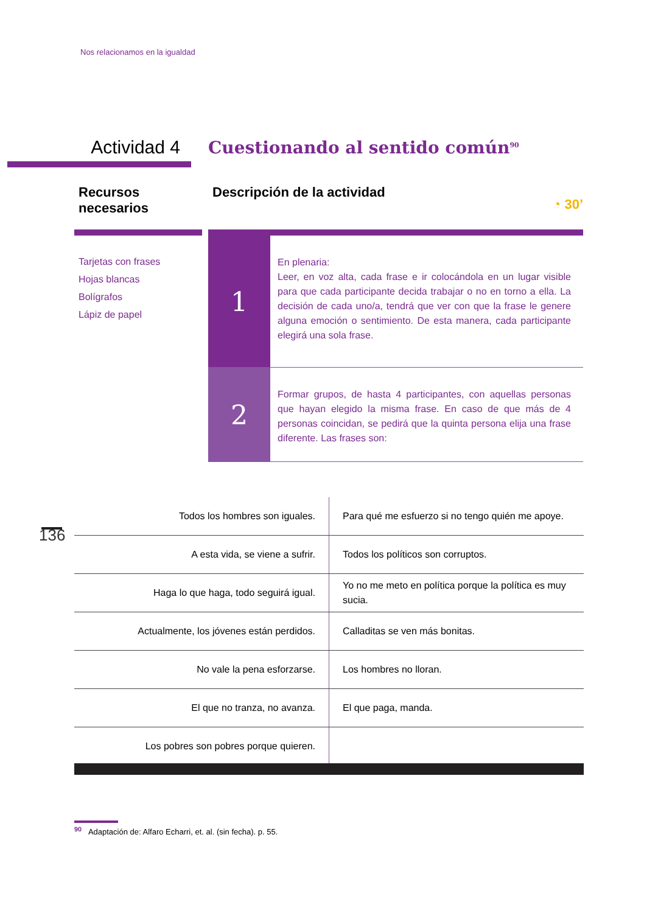Nos relacionamos en la igualdad
Actividad 4
Cuestionando al sentido común<sup>90</sup>
Recursos necesarios
Tarjetas con frases
Hojas blancas
Bolígrafos
Lápiz de papel
Descripción de la actividad ◔ 30’
1
En plenaria:
Leer, en voz alta, cada frase e ir colocándola en un lugar visible para que cada participante decida trabajar o no en torno a ella. La decisión de cada uno/a, tendrá que ver con que la frase le genere alguna emoción o sentimiento. De esta manera, cada participante elegirá una sola frase.
2
Formar grupos, de hasta 4 participantes, con aquellas personas que hayan elegido la misma frase. En caso de que más de 4 personas coincidan, se pedirá que la quinta persona elija una frase diferente. Las frases son:
| Todos los hombres son iguales. | Para qué me esfuerzo si no tengo quién me apoye. |
| A esta vida, se viene a sufrir. | Todos los políticos son corruptos. |
| Haga lo que haga, todo seguirá igual. | Yo no me meto en política porque la política es muy sucia. |
| Actualmente, los jóvenes están perdidos. | Calladitas se ven más bonitas. |
| No vale la pena esforzarse. | Los hombres no lloran. |
| El que no tranza, no avanza. | El que paga, manda. |
| Los pobres son pobres porque quieren. | |
136
<sup>90</sup> Adaptación de: Alfaro Echarri, et. al. (sin fecha). p. 55.